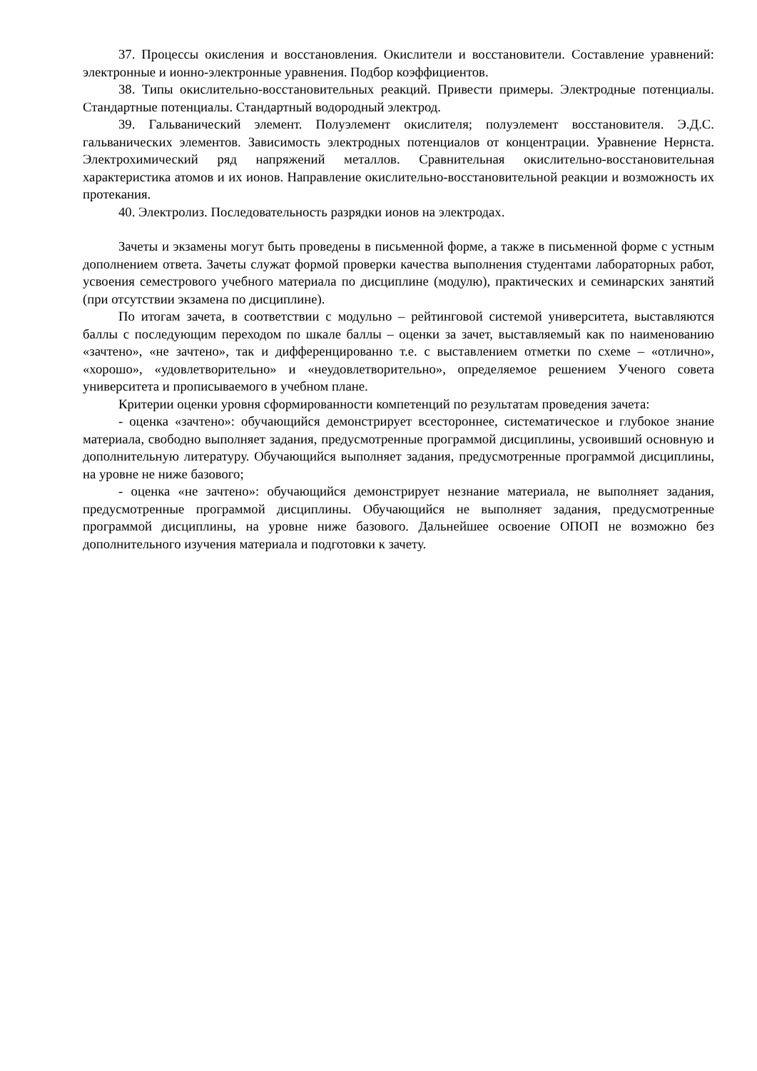37. Процессы окисления и восстановления. Окислители и восстановители. Составление уравнений: электронные и ионно-электронные уравнения. Подбор коэффициентов.
38. Типы окислительно-восстановительных реакций. Привести примеры. Электродные потенциалы. Стандартные потенциалы. Стандартный водородный электрод.
39. Гальванический элемент. Полуэлемент окислителя; полуэлемент восстановителя. Э.Д.С. гальванических элементов. Зависимость электродных потенциалов от концентрации. Уравнение Нернста. Электрохимический ряд напряжений металлов. Сравнительная окислительно-восстановительная характеристика атомов и их ионов. Направление окислительно-восстановительной реакции и возможность их протекания.
40. Электролиз. Последовательность разрядки ионов на электродах.
Зачеты и экзамены могут быть проведены в письменной форме, а также в письменной форме с устным дополнением ответа. Зачеты служат формой проверки качества выполнения студентами лабораторных работ, усвоения семестрового учебного материала по дисциплине (модулю), практических и семинарских занятий (при отсутствии экзамена по дисциплине).
По итогам зачета, в соответствии с модульно – рейтинговой системой университета, выставляются баллы с последующим переходом по шкале баллы – оценки за зачет, выставляемый как по наименованию «зачтено», «не зачтено», так и дифференцированно т.е. с выставлением отметки по схеме – «отлично», «хорошо», «удовлетворительно» и «неудовлетворительно», определяемое решением Ученого совета университета и прописываемого в учебном плане.
Критерии оценки уровня сформированности компетенций по результатам проведения зачета:
- оценка «зачтено»: обучающийся демонстрирует всестороннее, систематическое и глубокое знание материала, свободно выполняет задания, предусмотренные программой дисциплины, усвоивший основную и дополнительную литературу. Обучающийся выполняет задания, предусмотренные программой дисциплины, на уровне не ниже базового;
- оценка «не зачтено»: обучающийся демонстрирует незнание материала, не выполняет задания, предусмотренные программой дисциплины. Обучающийся не выполняет задания, предусмотренные программой дисциплины, на уровне ниже базового. Дальнейшее освоение ОПОП не возможно без дополнительного изучения материала и подготовки к зачету.